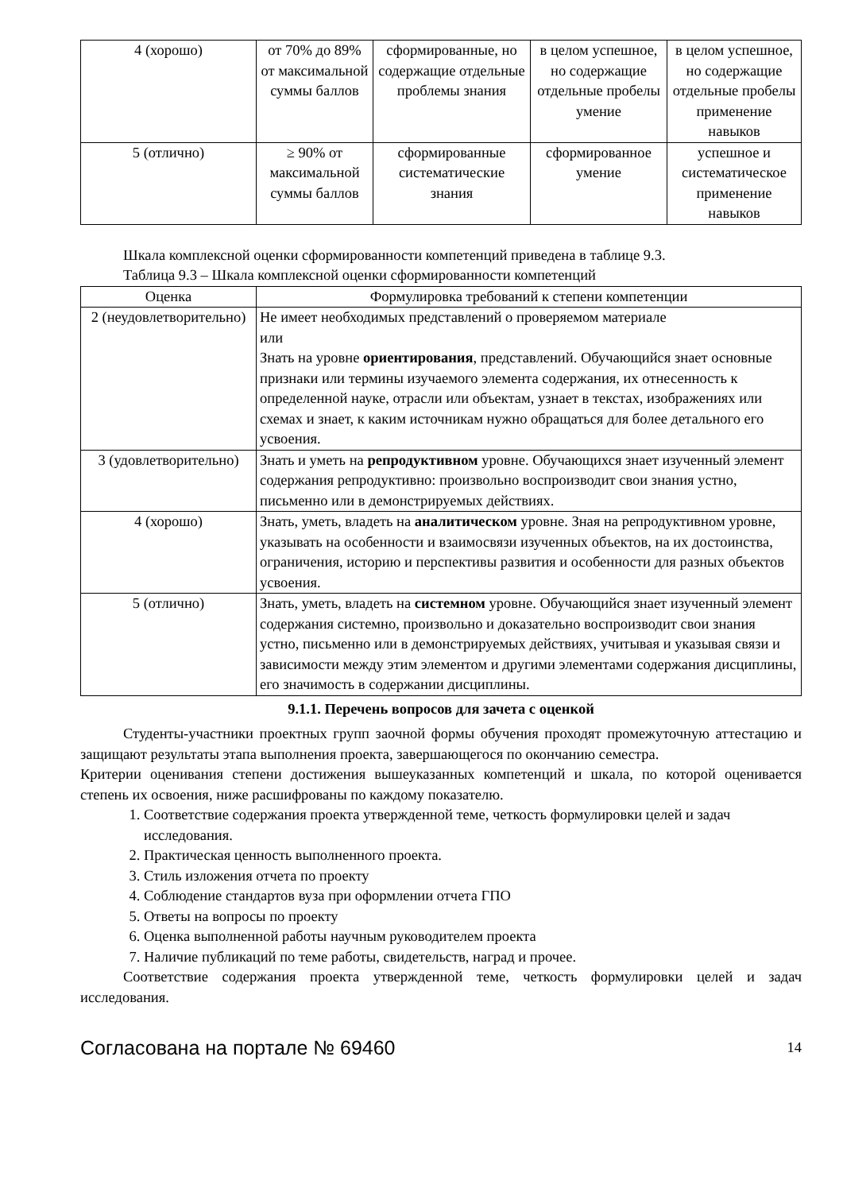| 4 (хорошо) | от 70% до 89% от максимальной суммы баллов | сформированные, но содержащие отдельные проблемы знания | в целом успешное, но содержащие отдельные пробелы умение | в целом успешное, но содержащие отдельные пробелы применение навыков |
| 5 (отлично) | ≥ 90% от максимальной суммы баллов | сформированные систематические знания | сформированное умение | успешное и систематическое применение навыков |
Шкала комплексной оценки сформированности компетенций приведена в таблице 9.3.
Таблица 9.3 – Шкала комплексной оценки сформированности компетенций
| Оценка | Формулировка требований к степени компетенции |
| --- | --- |
| 2 (неудовлетворительно) | Не имеет необходимых представлений о проверяемом материале или Знать на уровне ориентирования , представлений. Обучающийся знает основные признаки или термины изучаемого элемента содержания, их отнесенность к определенной науке, отрасли или объектам, узнает в текстах, изображениях или схемах и знает, к каким источникам нужно обращаться для более детального его усвоения. |
| 3 (удовлетворительно) | Знать и уметь на репродуктивном уровне. Обучающихся знает изученный элемент содержания репродуктивно: произвольно воспроизводит свои знания устно, письменно или в демонстрируемых действиях. |
| 4 (хорошо) | Знать, уметь, владеть на аналитическом уровне. Зная на репродуктивном уровне, указывать на особенности и взаимосвязи изученных объектов, на их достоинства, ограничения, историю и перспективы развития и особенности для разных объектов усвоения. |
| 5 (отлично) | Знать, уметь, владеть на системном уровне. Обучающийся знает изученный элемент содержания системно, произвольно и доказательно воспроизводит свои знания устно, письменно или в демонстрируемых действиях, учитывая и указывая связи и зависимости между этим элементом и другими элементами содержания дисциплины, его значимость в содержании дисциплины. |
9.1.1. Перечень вопросов для зачета с оценкой
Студенты-участники проектных групп заочной формы обучения проходят промежуточную аттестацию и защищают результаты этапа выполнения проекта, завершающегося по окончанию семестра.
Критерии оценивания степени достижения вышеуказанных компетенций и шкала, по которой оценивается степень их освоения, ниже расшифрованы по каждому показателю.
1. Соответствие содержания проекта утвержденной теме, четкость формулировки целей и задач исследования.
2. Практическая ценность выполненного проекта.
3. Стиль изложения отчета по проекту
4. Соблюдение стандартов вуза при оформлении отчета ГПО
5. Ответы на вопросы по проекту
6. Оценка выполненной работы научным руководителем проекта
7. Наличие публикаций по теме работы, свидетельств, наград и прочее.
Соответствие содержания проекта утвержденной теме, четкость формулировки целей и задач исследования.
Согласована на портале № 69460 14